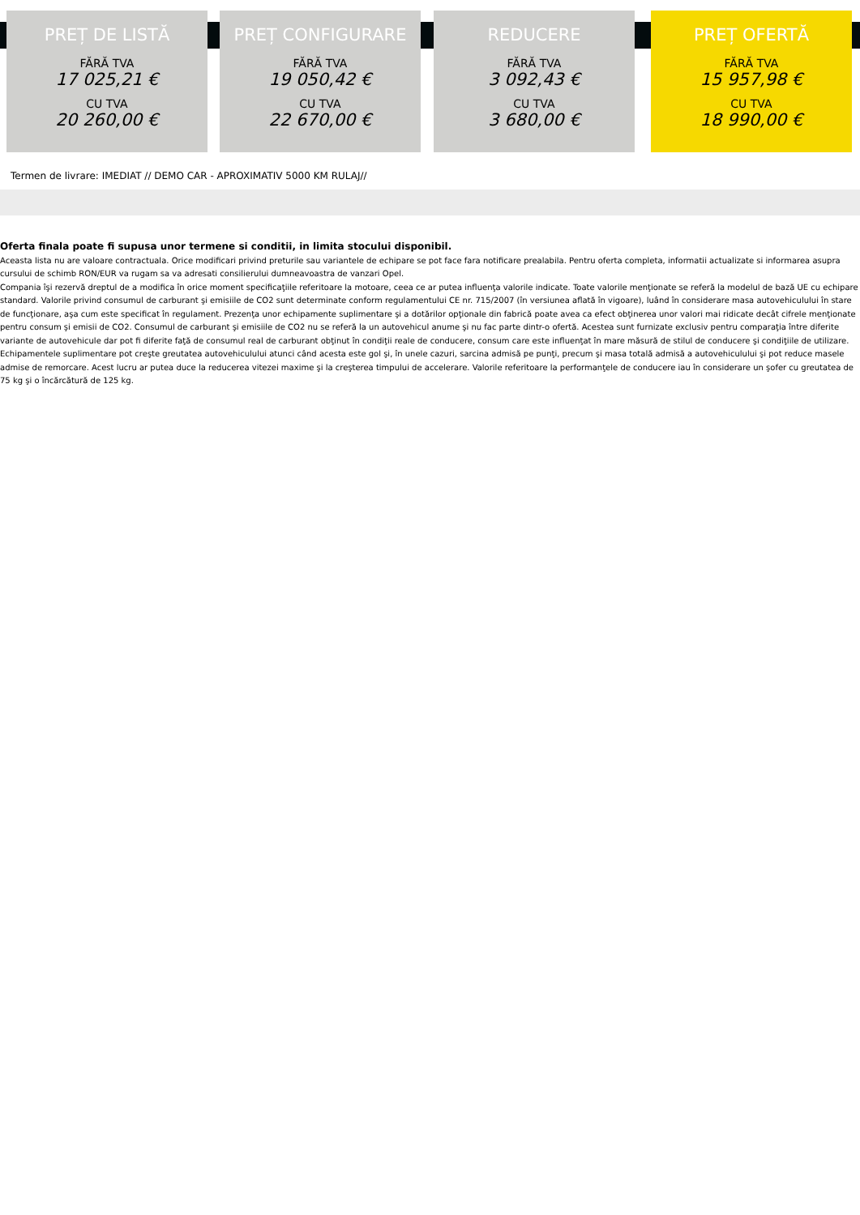PREȚ DE LISTĂ
FĂRĂ TVA
17 025,21 €
CU TVA
20 260,00 €
PREȚ CONFIGURARE
FĂRĂ TVA
19 050,42 €
CU TVA
22 670,00 €
REDUCERE
FĂRĂ TVA
3 092,43 €
CU TVA
3 680,00 €
PREȚ OFERTĂ
FĂRĂ TVA
15 957,98 €
CU TVA
18 990,00 €
Termen de livrare: IMEDIAT // DEMO CAR - APROXIMATIV 5000 KM RULAJ//
Oferta finala poate fi supusa unor termene si conditii, in limita stocului disponibil.
Aceasta lista nu are valoare contractuala. Orice modificari privind preturile sau variantele de echipare se pot face fara notificare prealabila. Pentru oferta completa, informatii actualizate si informarea asupra cursului de schimb RON/EUR va rugam sa va adresati consilierului dumneavoastra de vanzari Opel.
Compania îşi rezervă dreptul de a modifica în orice moment specificaţiile referitoare la motoare, ceea ce ar putea influenţa valorile indicate. Toate valorile menţionate se referă la modelul de bază UE cu echipare standard. Valorile privind consumul de carburant şi emisiile de CO2 sunt determinate conform regulamentului CE nr. 715/2007 (în versiunea aflată în vigoare), luând în considerare masa autovehiculului în stare de funcţionare, aşa cum este specificat în regulament. Prezenţa unor echipamente suplimentare şi a dotărilor opţionale din fabrică poate avea ca efect obţinerea unor valori mai ridicate decât cifrele menţionate pentru consum şi emisii de CO2. Consumul de carburant şi emisiile de CO2 nu se referă la un autovehicul anume şi nu fac parte dintr-o ofertă. Acestea sunt furnizate exclusiv pentru comparaţia între diferite variante de autovehicule dar pot fi diferite faţă de consumul real de carburant obţinut în condiţii reale de conducere, consum care este influenţat în mare măsură de stilul de conducere şi condiţiile de utilizare. Echipamentele suplimentare pot creşte greutatea autovehiculului atunci când acesta este gol şi, în unele cazuri, sarcina admisă pe punţi, precum şi masa totală admisă a autovehiculului şi pot reduce masele admise de remorcare. Acest lucru ar putea duce la reducerea vitezei maxime şi la creşterea timpului de accelerare. Valorile referitoare la performanţele de conducere iau în considerare un şofer cu greutatea de 75 kg şi o încărcătură de 125 kg.